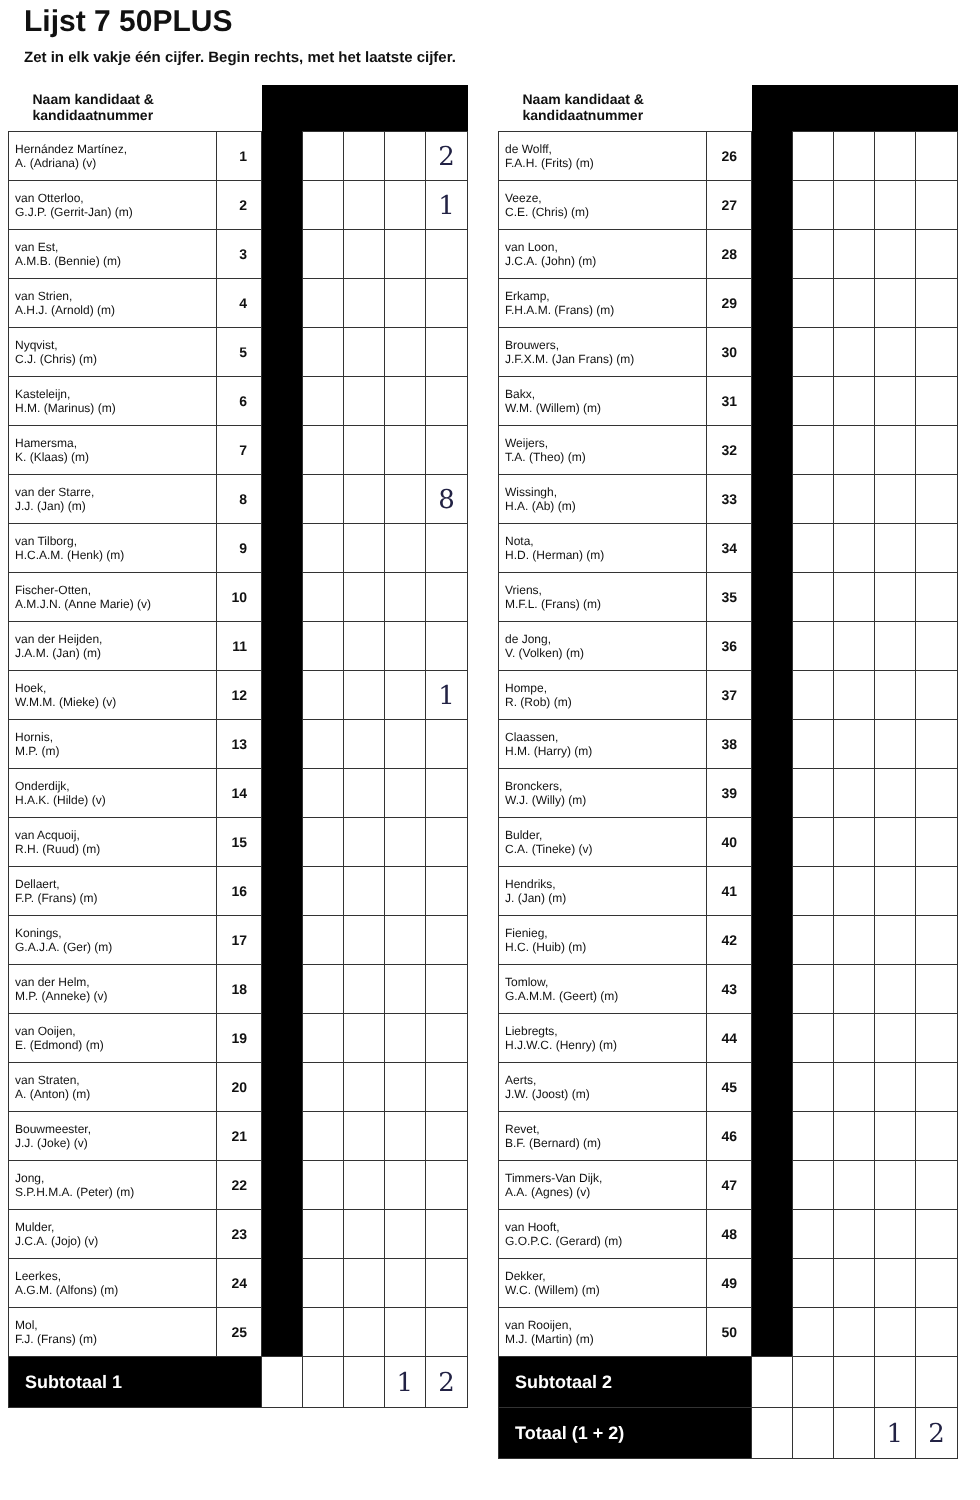Lijst 7 50PLUS
Zet in elk vakje één cijfer. Begin rechts, met het laatste cijfer.
| Naam kandidaat & kandidaatnummer | | | | | | |
| --- | --- | --- | --- | --- | --- | --- |
| Hernández Martínez, A. (Adriana) (v) | 1 | | | | | 2 |
| van Otterloo, G.J.P. (Gerrit-Jan) (m) | 2 | | | | | 1 |
| van Est, A.M.B. (Bennie) (m) | 3 | | | | | |
| van Strien, A.H.J. (Arnold) (m) | 4 | | | | | |
| Nyqvist, C.J. (Chris) (m) | 5 | | | | | |
| Kasteleijn, H.M. (Marinus) (m) | 6 | | | | | |
| Hamersma, K. (Klaas) (m) | 7 | | | | | |
| van der Starre, J.J. (Jan) (m) | 8 | | | | | 8 |
| van Tilborg, H.C.A.M. (Henk) (m) | 9 | | | | | |
| Fischer-Otten, A.M.J.N. (Anne Marie) (v) | 10 | | | | | |
| van der Heijden, J.A.M. (Jan) (m) | 11 | | | | | |
| Hoek, W.M.M. (Mieke) (v) | 12 | | | | | 1 |
| Hornis, M.P. (m) | 13 | | | | | |
| Onderdijk, H.A.K. (Hilde) (v) | 14 | | | | | |
| van Acquoij, R.H. (Ruud) (m) | 15 | | | | | |
| Dellaert, F.P. (Frans) (m) | 16 | | | | | |
| Konings, G.A.J.A. (Ger) (m) | 17 | | | | | |
| van der Helm, M.P. (Anneke) (v) | 18 | | | | | |
| van Ooijen, E. (Edmond) (m) | 19 | | | | | |
| van Straten, A. (Anton) (m) | 20 | | | | | |
| Bouwmeester, J.J. (Joke) (v) | 21 | | | | | |
| Jong, S.P.H.M.A. (Peter) (m) | 22 | | | | | |
| Mulder, J.C.A. (Jojo) (v) | 23 | | | | | |
| Leerkes, A.G.M. (Alfons) (m) | 24 | | | | | |
| Mol, F.J. (Frans) (m) | 25 | | | | | |
| Subtotaal 1 | | | | | 1 | 2 |
| Naam kandidaat & kandidaatnummer | | | | | | |
| --- | --- | --- | --- | --- | --- | --- |
| de Wolff, F.A.H. (Frits) (m) | 26 | | | | | |
| Veeze, C.E. (Chris) (m) | 27 | | | | | |
| van Loon, J.C.A. (John) (m) | 28 | | | | | |
| Erkamp, F.H.A.M. (Frans) (m) | 29 | | | | | |
| Brouwers, J.F.X.M. (Jan Frans) (m) | 30 | | | | | |
| Bakx, W.M. (Willem) (m) | 31 | | | | | |
| Weijers, T.A. (Theo) (m) | 32 | | | | | |
| Wissingh, H.A. (Ab) (m) | 33 | | | | | |
| Nota, H.D. (Herman) (m) | 34 | | | | | |
| Vriens, M.F.L. (Frans) (m) | 35 | | | | | |
| de Jong, V. (Volken) (m) | 36 | | | | | |
| Hompe, R. (Rob) (m) | 37 | | | | | |
| Claassen, H.M. (Harry) (m) | 38 | | | | | |
| Bronckers, W.J. (Willy) (m) | 39 | | | | | |
| Bulder, C.A. (Tineke) (v) | 40 | | | | | |
| Hendriks, J. (Jan) (m) | 41 | | | | | |
| Fienieg, H.C. (Huib) (m) | 42 | | | | | |
| Tomlow, G.A.M.M. (Geert) (m) | 43 | | | | | |
| Liebregts, H.J.W.C. (Henry) (m) | 44 | | | | | |
| Aerts, J.W. (Joost) (m) | 45 | | | | | |
| Revet, B.F. (Bernard) (m) | 46 | | | | | |
| Timmers-Van Dijk, A.A. (Agnes) (v) | 47 | | | | | |
| van Hooft, G.O.P.C. (Gerard) (m) | 48 | | | | | |
| Dekker, W.C. (Willem) (m) | 49 | | | | | |
| van Rooijen, M.J. (Martin) (m) | 50 | | | | | |
| Subtotaal 2 | | | | | | |
| Totaal (1 + 2) | | | | | 1 | 2 |